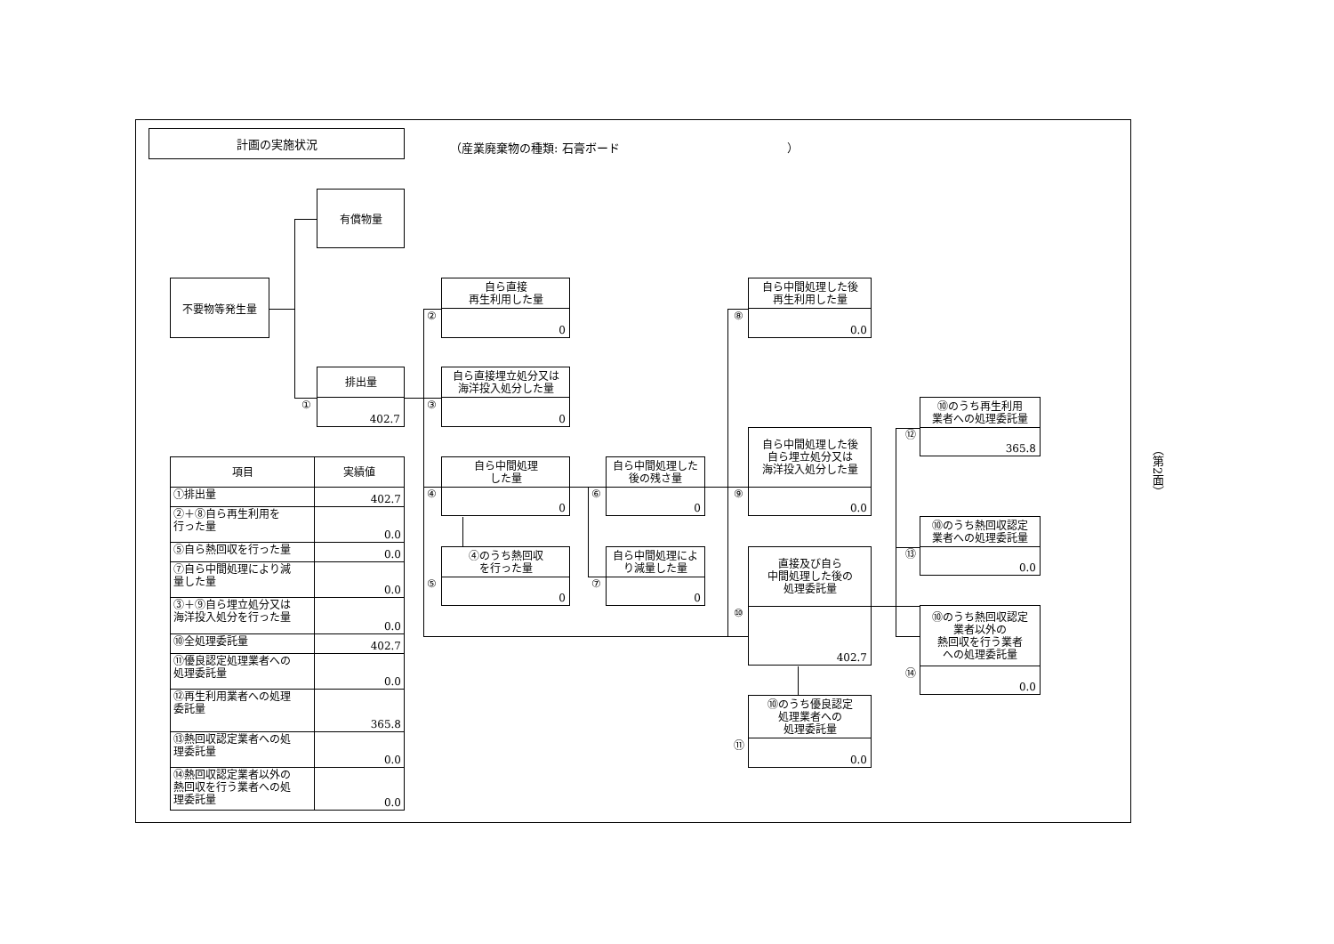計画の実施状況
（産業廃棄物の種類: 石膏ボード ）
不要物等発生量
有償物量
排出量
402.7
①
自ら直接
再生利用した量
0
②
自ら直接埋立処分又は
海洋投入処分した量
0
③
自ら中間処理
した量
0
④
④のうち熱回収
を行った量
0
⑤
自ら中間処理した
後の残さ量
0
⑥
自ら中間処理によ
り減量した量
0
⑦
自ら中間処理した後
再生利用した量
0.0
⑧
自ら中間処理した後
自ら埋立処分又は
海洋投入処分した量
0.0
⑨
直接及び自ら
中間処理した後の
処理委託量
402.7
⑩
⑩のうち優良認定
処理業者への
処理委託量
0.0
⑪
⑩のうち再生利用
業者への処理委託量
365.8
⑫
⑩のうち熱回収認定
業者への処理委託量
0.0
⑬
⑩のうち熱回収認定
業者以外の
熱回収を行う業者
への処理委託量
0.0
⑭
| 項目 | 実績値 |
| --- | --- |
| ①排出量 | 402.7 |
| ②＋⑧自ら再生利用を 行った量 | 0.0 |
| ⑤自ら熱回収を行った量 | 0.0 |
| ⑦自ら中間処理により減 量した量 | 0.0 |
| ③＋⑨自ら埋立処分又は 海洋投入処分を行った量 | 0.0 |
| ⑩全処理委託量 | 402.7 |
| ⑪優良認定処理業者への 処理委託量 | 0.0 |
| ⑫再生利用業者への処理 委託量 | 365.8 |
| ⑬熱回収認定業者への処 理委託量 | 0.0 |
| ⑭熱回収認定業者以外の 熱回収を行う業者への処 理委託量 | 0.0 |
（第2面）